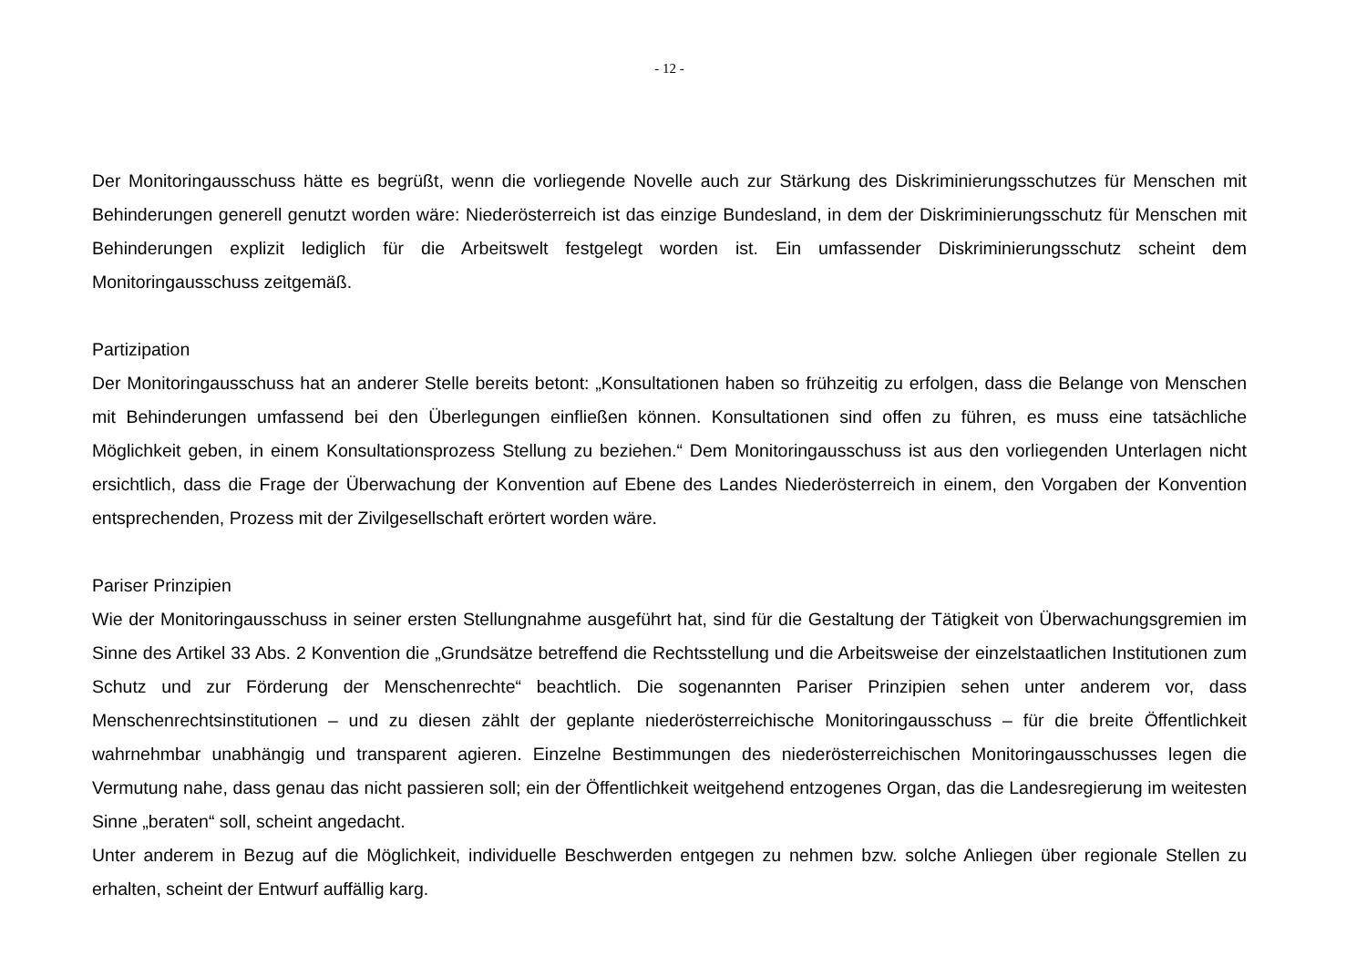- 12 -
Der Monitoringausschuss hätte es begrüßt, wenn die vorliegende Novelle auch zur Stärkung des Diskriminierungsschutzes für Menschen mit Behinderungen generell genutzt worden wäre: Niederösterreich ist das einzige Bundesland, in dem der Diskriminierungsschutz für Menschen mit Behinderungen explizit lediglich für die Arbeitswelt festgelegt worden ist. Ein umfassender Diskriminierungsschutz scheint dem Monitoringausschuss zeitgemäß.
Partizipation
Der Monitoringausschuss hat an anderer Stelle bereits betont: „Konsultationen haben so frühzeitig zu erfolgen, dass die Belange von Menschen mit Behinderungen umfassend bei den Überlegungen einfließen können. Konsultationen sind offen zu führen, es muss eine tatsächliche Möglichkeit geben, in einem Konsultationsprozess Stellung zu beziehen.“ Dem Monitoringausschuss ist aus den vorliegenden Unterlagen nicht ersichtlich, dass die Frage der Überwachung der Konvention auf Ebene des Landes Niederösterreich in einem, den Vorgaben der Konvention entsprechenden, Prozess mit der Zivilgesellschaft erörtert worden wäre.
Pariser Prinzipien
Wie der Monitoringausschuss in seiner ersten Stellungnahme ausgeführt hat, sind für die Gestaltung der Tätigkeit von Überwachungsgremien im Sinne des Artikel 33 Abs. 2 Konvention die „Grundsätze betreffend die Rechtsstellung und die Arbeitsweise der einzelstaatlichen Institutionen zum Schutz und zur Förderung der Menschenrechte“ beachtlich. Die sogenannten Pariser Prinzipien sehen unter anderem vor, dass Menschenrechtsinstitutionen – und zu diesen zählt der geplante niederösterreichische Monitoringausschuss – für die breite Öffentlichkeit wahrnehmbar unabhängig und transparent agieren. Einzelne Bestimmungen des niederösterreichischen Monitoringausschusses legen die Vermutung nahe, dass genau das nicht passieren soll; ein der Öffentlichkeit weitgehend entzogenes Organ, das die Landesregierung im weitesten Sinne „beraten“ soll, scheint angedacht.
Unter anderem in Bezug auf die Möglichkeit, individuelle Beschwerden entgegen zu nehmen bzw. solche Anliegen über regionale Stellen zu erhalten, scheint der Entwurf auffällig karg.